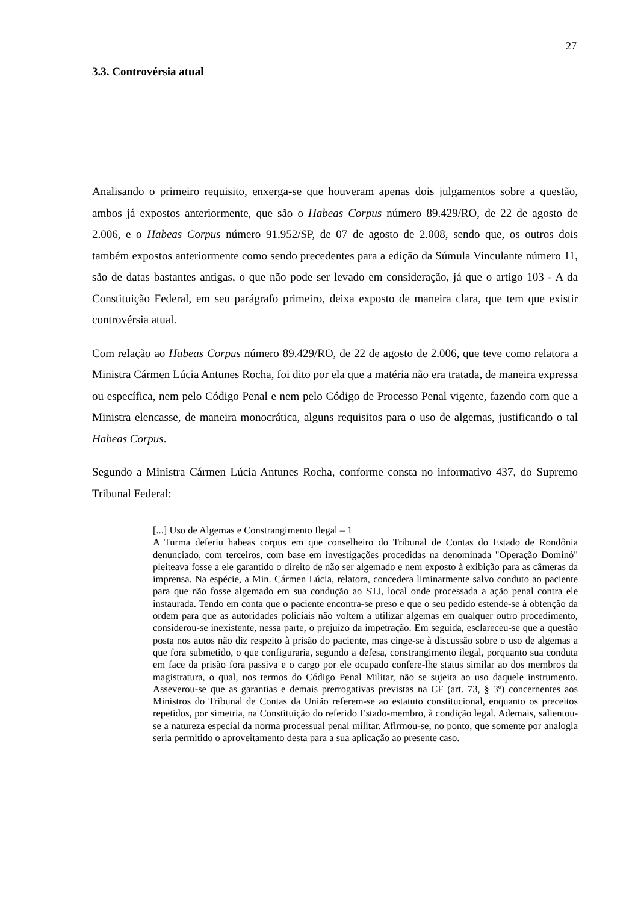27
3.3. Controvérsia atual
Analisando o primeiro requisito, enxerga-se que houveram apenas dois julgamentos sobre a questão, ambos já expostos anteriormente, que são o Habeas Corpus número 89.429/RO, de 22 de agosto de 2.006, e o Habeas Corpus número 91.952/SP, de 07 de agosto de 2.008, sendo que, os outros dois também expostos anteriormente como sendo precedentes para a edição da Súmula Vinculante número 11, são de datas bastantes antigas, o que não pode ser levado em consideração, já que o artigo 103 - A da Constituição Federal, em seu parágrafo primeiro, deixa exposto de maneira clara, que tem que existir controvérsia atual.
Com relação ao Habeas Corpus número 89.429/RO, de 22 de agosto de 2.006, que teve como relatora a Ministra Cármen Lúcia Antunes Rocha, foi dito por ela que a matéria não era tratada, de maneira expressa ou específica, nem pelo Código Penal e nem pelo Código de Processo Penal vigente, fazendo com que a Ministra elencasse, de maneira monocrática, alguns requisitos para o uso de algemas, justificando o tal Habeas Corpus.
Segundo a Ministra Cármen Lúcia Antunes Rocha, conforme consta no informativo 437, do Supremo Tribunal Federal:
[...] Uso de Algemas e Constrangimento Ilegal – 1
A Turma deferiu habeas corpus em que conselheiro do Tribunal de Contas do Estado de Rondônia denunciado, com terceiros, com base em investigações procedidas na denominada "Operação Dominó" pleiteava fosse a ele garantido o direito de não ser algemado e nem exposto à exibição para as câmeras da imprensa. Na espécie, a Min. Cármen Lúcia, relatora, concedera liminarmente salvo conduto ao paciente para que não fosse algemado em sua condução ao STJ, local onde processada a ação penal contra ele instaurada. Tendo em conta que o paciente encontra-se preso e que o seu pedido estende-se à obtenção da ordem para que as autoridades policiais não voltem a utilizar algemas em qualquer outro procedimento, considerou-se inexistente, nessa parte, o prejuízo da impetração. Em seguida, esclareceu-se que a questão posta nos autos não diz respeito à prisão do paciente, mas cinge-se à discussão sobre o uso de algemas a que fora submetido, o que configuraria, segundo a defesa, constrangimento ilegal, porquanto sua conduta em face da prisão fora passiva e o cargo por ele ocupado confere-lhe status similar ao dos membros da magistratura, o qual, nos termos do Código Penal Militar, não se sujeita ao uso daquele instrumento. Asseverou-se que as garantias e demais prerrogativas previstas na CF (art. 73, § 3º) concernentes aos Ministros do Tribunal de Contas da União referem-se ao estatuto constitucional, enquanto os preceitos repetidos, por simetria, na Constituição do referido Estado-membro, à condição legal. Ademais, salientou-se a natureza especial da norma processual penal militar. Afirmou-se, no ponto, que somente por analogia seria permitido o aproveitamento desta para a sua aplicação ao presente caso.